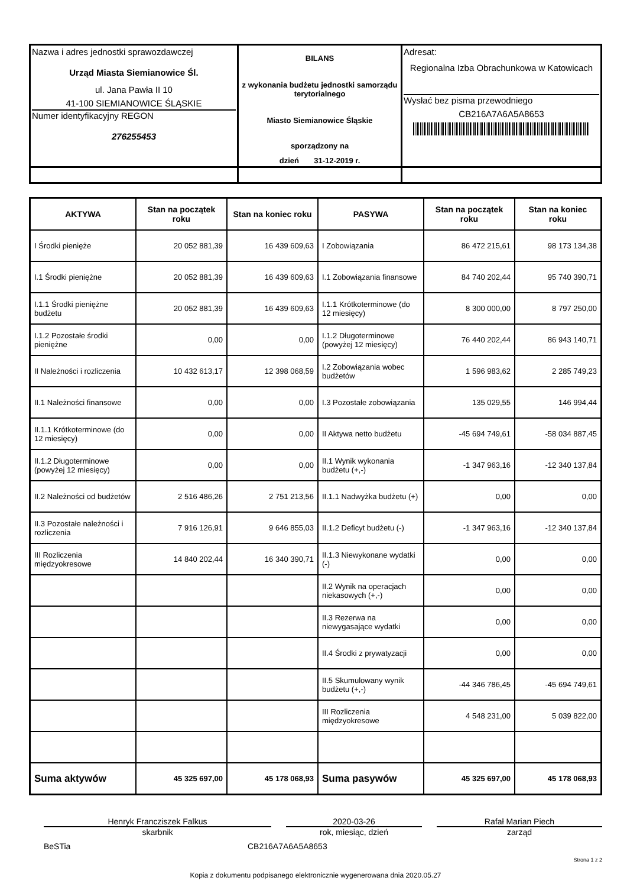| Nazwa i adres jednostki sprawozdawczej Urząd Miasta Siemianowice Śl. ul. Jana Pawła II 10 41-100 SIEMIANOWICE ŚLĄSKIE Numer identyfikacyjny REGON 276255453 | BILANS z wykonania budżetu jednostki samorządu terytorialnego Miasto Siemianowice Śląskie sporządzony na dzień 31-12-2019 r. | Adresat: Regionalna Izba Obrachunkowa w Katowicach Wysłać bez pisma przewodniego CB216A7A6A5A8653 |
| AKTYWA | Stan na początek roku | Stan na koniec roku | PASYWA | Stan na początek roku | Stan na koniec roku |
| --- | --- | --- | --- | --- | --- |
| I Środki pienięże | 20 052 881,39 | 16 439 609,63 | I Zobowiązania | 86 472 215,61 | 98 173 134,38 |
| I.1 Środki pieniężne | 20 052 881,39 | 16 439 609,63 | I.1 Zobowiązania finansowe | 84 740 202,44 | 95 740 390,71 |
| I.1.1 Środki pieniężne budżetu | 20 052 881,39 | 16 439 609,63 | I.1.1 Krótkoterminowe (do 12 miesięcy) | 8 300 000,00 | 8 797 250,00 |
| I.1.2 Pozostałe środki pieniężne | 0,00 | 0,00 | I.1.2 Długoterminowe (powyżej 12 miesięcy) | 76 440 202,44 | 86 943 140,71 |
| II Należności i rozliczenia | 10 432 613,17 | 12 398 068,59 | I.2 Zobowiązania wobec budżetów | 1 596 983,62 | 2 285 749,23 |
| II.1 Należności finansowe | 0,00 | 0,00 | I.3 Pozostałe zobowiązania | 135 029,55 | 146 994,44 |
| II.1.1 Krótkoterminowe (do 12 miesięcy) | 0,00 | 0,00 | II Aktywa netto budżetu | -45 694 749,61 | -58 034 887,45 |
| II.1.2 Długoterminowe (powyżej 12 miesięcy) | 0,00 | 0,00 | II.1 Wynik wykonania budżetu (+,-) | -1 347 963,16 | -12 340 137,84 |
| II.2 Należności od budżetów | 2 516 486,26 | 2 751 213,56 | II.1.1 Nadwyżka budżetu (+) | 0,00 | 0,00 |
| II.3 Pozostałe należności i rozliczenia | 7 916 126,91 | 9 646 855,03 | II.1.2 Deficyt budżetu (-) | -1 347 963,16 | -12 340 137,84 |
| III Rozliczenia międzyokresowe | 14 840 202,44 | 16 340 390,71 | II.1.3 Niewykonane wydatki (-) | 0,00 | 0,00 |
| | | | II.2 Wynik na operacjach niekasowych (+,-) | 0,00 | 0,00 |
| | | | II.3 Rezerwa na niewygasające wydatki | 0,00 | 0,00 |
| | | | II.4 Środki z prywatyzacji | 0,00 | 0,00 |
| | | | II.5 Skumulowany wynik budżetu (+,-) | -44 346 786,45 | -45 694 749,61 |
| | | | III Rozliczenia międzyokresowe | 4 548 231,00 | 5 039 822,00 |
| Suma aktywów | 45 325 697,00 | 45 178 068,93 | Suma pasywów | 45 325 697,00 | 45 178 068,93 |
Henryk Francziszek Falkus
skarbnik
2020-03-26
rok, miesiąc, dzień
Rafał Marian Piech
zarząd
BeSTia CB216A7A6A5A8653
Strona 1 z 2
Kopia z dokumentu podpisanego elektronicznie wygenerowana dnia 2020.05.27